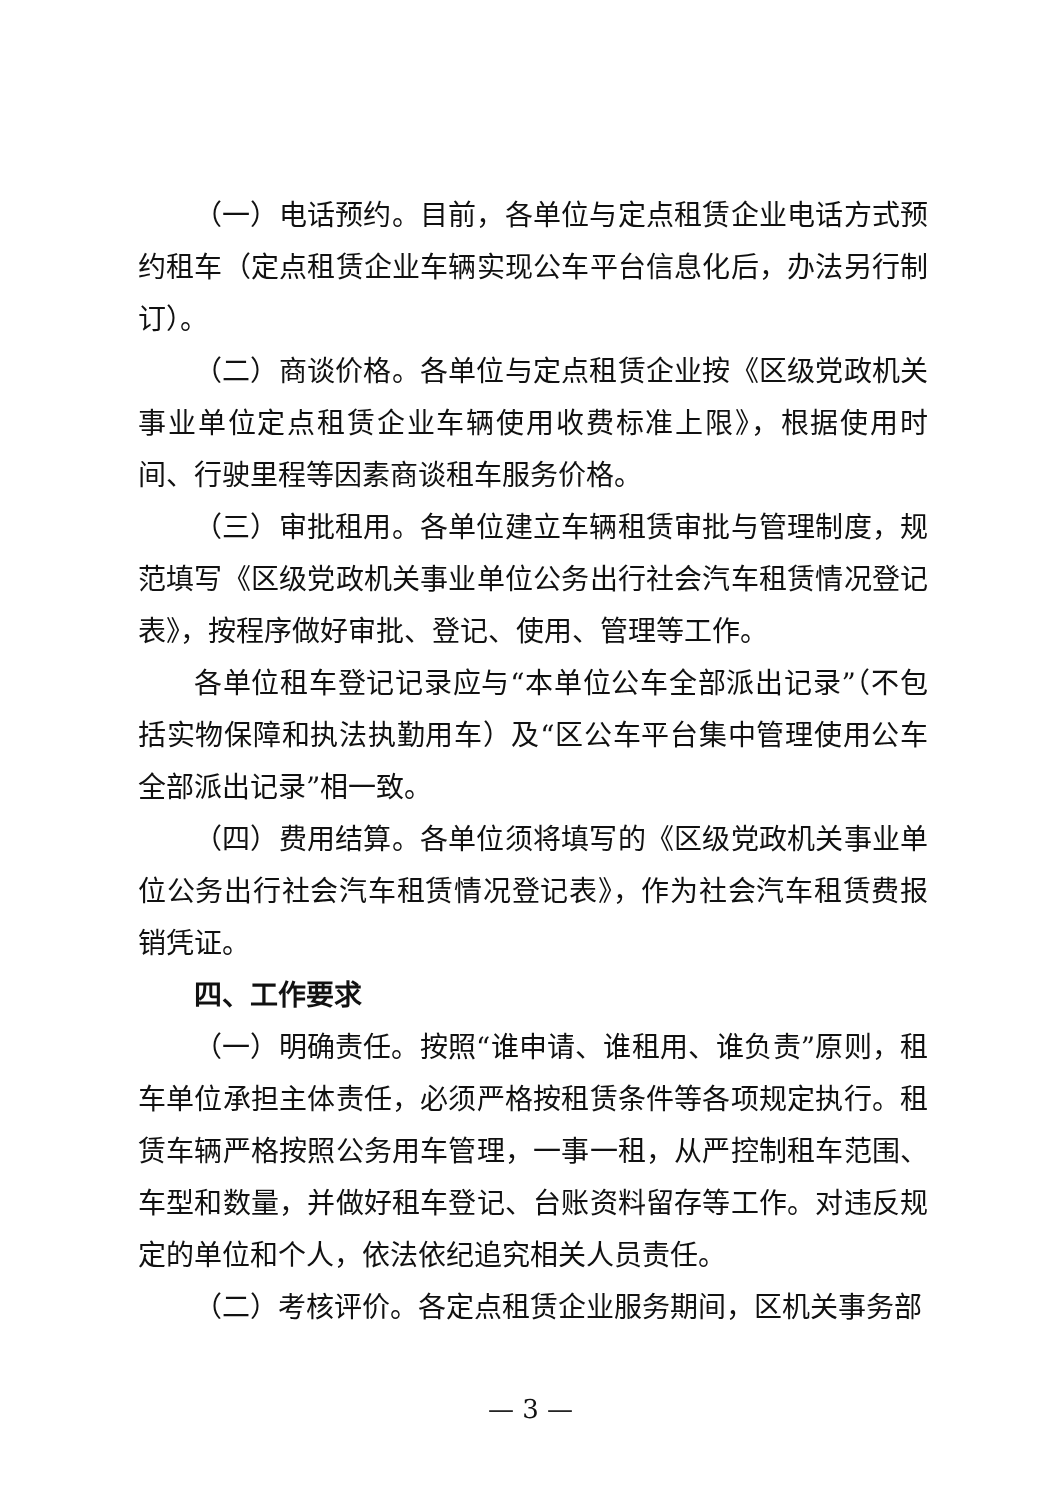（一）电话预约。目前，各单位与定点租赁企业电话方式预约租车（定点租赁企业车辆实现公车平台信息化后，办法另行制订）。
（二）商谈价格。各单位与定点租赁企业按《区级党政机关事业单位定点租赁企业车辆使用收费标准上限》，根据使用时间、行驶里程等因素商谈租车服务价格。
（三）审批租用。各单位建立车辆租赁审批与管理制度，规范填写《区级党政机关事业单位公务出行社会汽车租赁情况登记表》，按程序做好审批、登记、使用、管理等工作。
各单位租车登记记录应与“本单位公车全部派出记录”（不包括实物保障和执法执勤用车）及“区公车平台集中管理使用公车全部派出记录”相一致。
（四）费用结算。各单位须将填写的《区级党政机关事业单位公务出行社会汽车租赁情况登记表》，作为社会汽车租赁费报销凭证。
四、工作要求
（一）明确责任。按照“谁申请、谁租用、谁负责”原则，租车单位承担主体责任，必须严格按租赁条件等各项规定执行。租赁车辆严格按照公务用车管理，一事一租，从严控制租车范围、车型和数量，并做好租车登记、台账资料留存等工作。对违反规定的单位和个人，依法依纪追究相关人员责任。
（二）考核评价。各定点租赁企业服务期间，区机关事务部
— 3 —